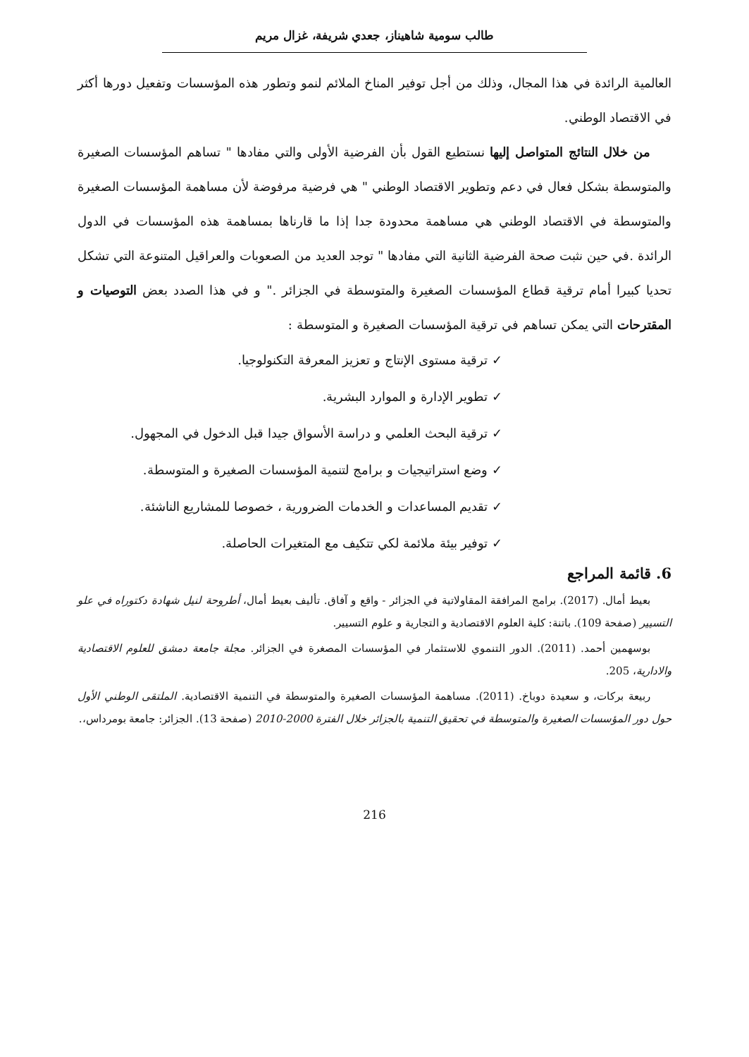طالب سومية شاهيناز، جعدي شريفة، غزال مريم
العالمية الرائدة في هذا المجال، وذلك من أجل توفير المناخ الملائم لنمو وتطور هذه المؤسسات وتفعيل دورها أكثر في الاقتصاد الوطني.
من خلال النتائج المتواصل إليها نستطيع القول بأن الفرضية الأولى والتي مفادها " تساهم المؤسسات الصغيرة والمتوسطة بشكل فعال في دعم وتطوير الاقتصاد الوطني " هي فرضية مرفوضة لأن مساهمة المؤسسات الصغيرة والمتوسطة في الاقتصاد الوطني هي مساهمة محدودة جدا إذا ما قارناها بمساهمة هذه المؤسسات في الدول الرائدة .في حين نثبت صحة الفرضية الثانية التي مفادها " توجد العديد من الصعوبات والعراقيل المتنوعة التي تشكل تحديا كبيرا أمام ترقية قطاع المؤسسات الصغيرة والمتوسطة في الجزائر ." و في هذا الصدد بعض التوصيات و المقترحات التي يمكن تساهم في ترقية المؤسسات الصغيرة و المتوسطة :
✓ ترقية مستوى الإنتاج و تعزيز المعرفة التكنولوجيا.
✓ تطوير الإدارة و الموارد البشرية.
✓ ترقية البحث العلمي و دراسة الأسواق جيدا قبل الدخول في المجهول.
✓ وضع استراتيجيات و برامج لتنمية المؤسسات الصغيرة و المتوسطة.
✓ تقديم المساعدات و الخدمات الضرورية ، خصوصا للمشاريع الناشئة.
✓ توفير بيئة ملائمة لكي تتكيف مع المتغيرات الحاصلة.
6. قائمة المراجع
بعيط أمال. (2017). برامج المرافقة المقاولاتية في الجزائر - واقع و آفاق. تأليف بعيط أمال، أطروحة لنيل شهادة دكتوراه في علو التسيير (صفحة 109). باتنة: كلية العلوم الاقتصادية و التجارية و علوم التسيير.
بوسهمين أحمد. (2011). الدور التنموي للاستثمار في المؤسسات المصغرة في الجزائر. مجلة جامعة دمشق للعلوم الاقتصادية والادارية، 205.
ربيعة بركات، و سعيدة دوباخ. (2011). مساهمة المؤسسات الصغيرة والمتوسطة في التنمية الاقتصادية. الملتقى الوطني الأول حول دور المؤسسات الصغيرة والمتوسطة في تحقيق التنمية بالجزائر خلال الفترة 2000-2010 (صفحة 13). الجزائر: جامعة بومرداس،.
216